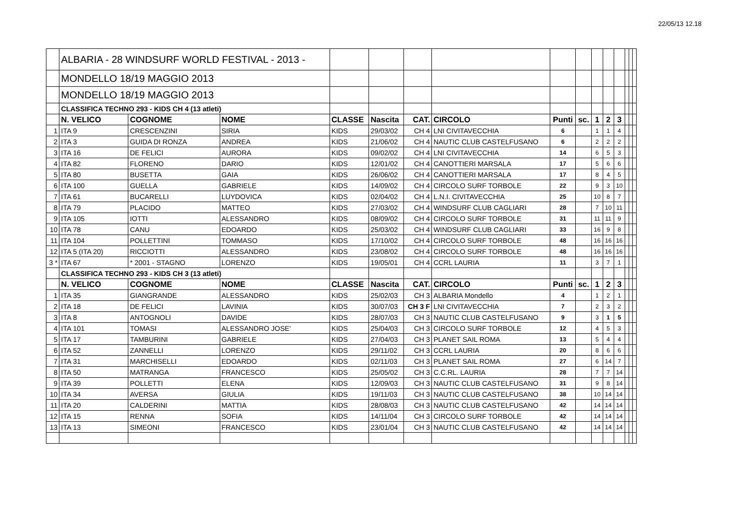22/05/13 12.18
| | ALBARIA - 28 WINDSURF WORLD FESTIVAL - 2013 - | | | | | | | | | | | | | | |
| | MONDELLO 18/19 MAGGIO 2013 | | | | | | | | | | | | | | |
| | MONDELLO 18/19 MAGGIO 2013 | | | | | | | | | | | | | | |
| | CLASSIFICA TECHNO 293 - KIDS CH 4 (13 atleti) | | | | | | | | | | | | | | |
| | N. VELICO | COGNOME | NOME | CLASSE | Nascita | CAT. | CIRCOLO | Punti | sc. | 1 | 2 | 3 | | | |
| 1 | ITA 9 | CRESCENZINI | SIRIA | KIDS | 29/03/02 | CH 4 | LNI CIVITAVECCHIA | 6 | | 1 | 1 | 4 | | | |
| 2 | ITA 3 | GUIDA DI RONZA | ANDREA | KIDS | 21/06/02 | CH 4 | NAUTIC CLUB CASTELFUSANO | 6 | | 2 | 2 | 2 | | | |
| 3 | ITA 16 | DE FELICI | AURORA | KIDS | 09/02/02 | CH 4 | LNI CIVITAVECCHIA | 14 | | 6 | 5 | 3 | | | |
| 4 | ITA 82 | FLORENO | DARIO | KIDS | 12/01/02 | CH 4 | CANOTTIERI MARSALA | 17 | | 5 | 6 | 6 | | | |
| 5 | ITA 80 | BUSETTA | GAIA | KIDS | 26/06/02 | CH 4 | CANOTTIERI MARSALA | 17 | | 8 | 4 | 5 | | | |
| 6 | ITA 100 | GUELLA | GABRIELE | KIDS | 14/09/02 | CH 4 | CIRCOLO SURF TORBOLE | 22 | | 9 | 3 | 10 | | | |
| 7 | ITA 61 | BUCARELLI | LUYDOVICA | KIDS | 02/04/02 | CH 4 | L.N.I. CIVITAVECCHIA | 25 | | 10 | 8 | 7 | | | |
| 8 | ITA 79 | PLACIDO | MATTEO | KIDS | 27/03/02 | CH 4 | WINDSURF CLUB CAGLIARI | 28 | | 7 | 10 | 11 | | | |
| 9 | ITA 105 | IOTTI | ALESSANDRO | KIDS | 08/09/02 | CH 4 | CIRCOLO SURF TORBOLE | 31 | | 11 | 11 | 9 | | | |
| 10 | ITA 78 | CANU | EDOARDO | KIDS | 25/03/02 | CH 4 | WINDSURF CLUB CAGLIARI | 33 | | 16 | 9 | 8 | | | |
| 11 | ITA 104 | POLLETTINI | TOMMASO | KIDS | 17/10/02 | CH 4 | CIRCOLO SURF TORBOLE | 48 | | 16 | 16 | 16 | | | |
| 12 | ITA 5 (ITA 20) | RICCIOTTI | ALESSANDRO | KIDS | 23/08/02 | CH 4 | CIRCOLO SURF TORBOLE | 48 | | 16 | 16 | 16 | | | |
| 3 * | ITA 67 | * 2001 - STAGNO | LORENZO | KIDS | 19/05/01 | CH 4 | CCRL LAURIA | 11 | | 3 | 7 | 1 | | | |
| | CLASSIFICA TECHNO 293 - KIDS CH 3 (13 atleti) | | | | | | | | | | | | | | |
| | N. VELICO | COGNOME | NOME | CLASSE | Nascita | CAT. | CIRCOLO | Punti | sc. | 1 | 2 | 3 | | | |
| 1 | ITA 35 | GIANGRANDE | ALESSANDRO | KIDS | 25/02/03 | CH 3 | ALBARIA Mondello | 4 | | 1 | 2 | 1 | | | |
| 2 | ITA 18 | DE FELICI | LAVINIA | KIDS | 30/07/03 | CH 3 F | LNI CIVITAVECCHIA | 7 | | 2 | 3 | 2 | | | |
| 3 | ITA 8 | ANTOGNOLI | DAVIDE | KIDS | 28/07/03 | CH 3 | NAUTIC CLUB CASTELFUSANO | 9 | | 3 | 1 | 5 | | | |
| 4 | ITA 101 | TOMASI | ALESSANDRO JOSE' | KIDS | 25/04/03 | CH 3 | CIRCOLO SURF TORBOLE | 12 | | 4 | 5 | 3 | | | |
| 5 | ITA 17 | TAMBURINI | GABRIELE | KIDS | 27/04/03 | CH 3 | PLANET SAIL ROMA | 13 | | 5 | 4 | 4 | | | |
| 6 | ITA 52 | ZANNELLI | LORENZO | KIDS | 29/11/02 | CH 3 | CCRL LAURIA | 20 | | 8 | 6 | 6 | | | |
| 7 | ITA 31 | MARCHISELLI | EDOARDO | KIDS | 02/11/03 | CH 3 | PLANET SAIL ROMA | 27 | | 6 | 14 | 7 | | | |
| 8 | ITA 50 | MATRANGA | FRANCESCO | KIDS | 25/05/02 | CH 3 | C.C.RL. LAURIA | 28 | | 7 | 7 | 14 | | | |
| 9 | ITA 39 | POLLETTI | ELENA | KIDS | 12/09/03 | CH 3 | NAUTIC CLUB CASTELFUSANO | 31 | | 9 | 8 | 14 | | | |
| 10 | ITA 34 | AVERSA | GIULIA | KIDS | 19/11/03 | CH 3 | NAUTIC CLUB CASTELFUSANO | 38 | | 10 | 14 | 14 | | | |
| 11 | ITA 20 | CALDERINI | MATTIA | KIDS | 28/08/03 | CH 3 | NAUTIC CLUB CASTELFUSANO | 42 | | 14 | 14 | 14 | | | |
| 12 | ITA 15 | RENNA | SOFIA | KIDS | 14/11/04 | CH 3 | CIRCOLO SURF TORBOLE | 42 | | 14 | 14 | 14 | | | |
| 13 | ITA 13 | SIMEONI | FRANCESCO | KIDS | 23/01/04 | CH 3 | NAUTIC CLUB CASTELFUSANO | 42 | | 14 | 14 | 14 | | | |